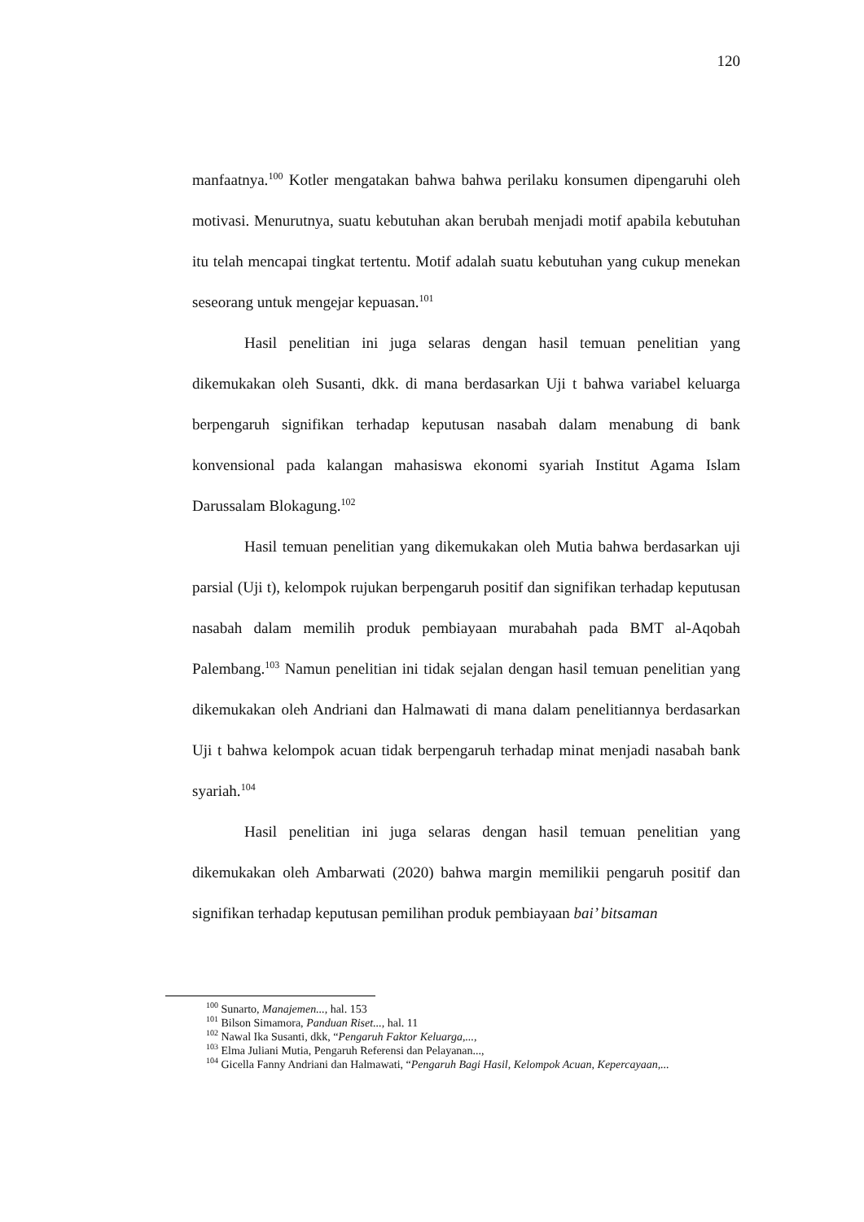120
manfaatnya.<sup>100</sup> Kotler mengatakan bahwa bahwa perilaku konsumen dipengaruhi oleh motivasi. Menurutnya, suatu kebutuhan akan berubah menjadi motif apabila kebutuhan itu telah mencapai tingkat tertentu. Motif adalah suatu kebutuhan yang cukup menekan seseorang untuk mengejar kepuasan.<sup>101</sup>
Hasil penelitian ini juga selaras dengan hasil temuan penelitian yang dikemukakan oleh Susanti, dkk. di mana berdasarkan Uji t bahwa variabel keluarga berpengaruh signifikan terhadap keputusan nasabah dalam menabung di bank konvensional pada kalangan mahasiswa ekonomi syariah Institut Agama Islam Darussalam Blokagung.<sup>102</sup>
Hasil temuan penelitian yang dikemukakan oleh Mutia bahwa berdasarkan uji parsial (Uji t), kelompok rujukan berpengaruh positif dan signifikan terhadap keputusan nasabah dalam memilih produk pembiayaan murabahah pada BMT al-Aqobah Palembang.<sup>103</sup> Namun penelitian ini tidak sejalan dengan hasil temuan penelitian yang dikemukakan oleh Andriani dan Halmawati di mana dalam penelitiannya berdasarkan Uji t bahwa kelompok acuan tidak berpengaruh terhadap minat menjadi nasabah bank syariah.<sup>104</sup>
Hasil penelitian ini juga selaras dengan hasil temuan penelitian yang dikemukakan oleh Ambarwati (2020) bahwa margin memilikii pengaruh positif dan signifikan terhadap keputusan pemilihan produk pembiayaan bai’ bitsaman
<sup>100</sup> Sunarto, Manajemen..., hal. 153
<sup>101</sup> Bilson Simamora, Panduan Riset..., hal. 11
<sup>102</sup> Nawal Ika Susanti, dkk, “Pengaruh Faktor Keluarga,...,
<sup>103</sup> Elma Juliani Mutia, Pengaruh Referensi dan Pelayanan...,
<sup>104</sup> Gicella Fanny Andriani dan Halmawati, “Pengaruh Bagi Hasil, Kelompok Acuan, Kepercayaan,...